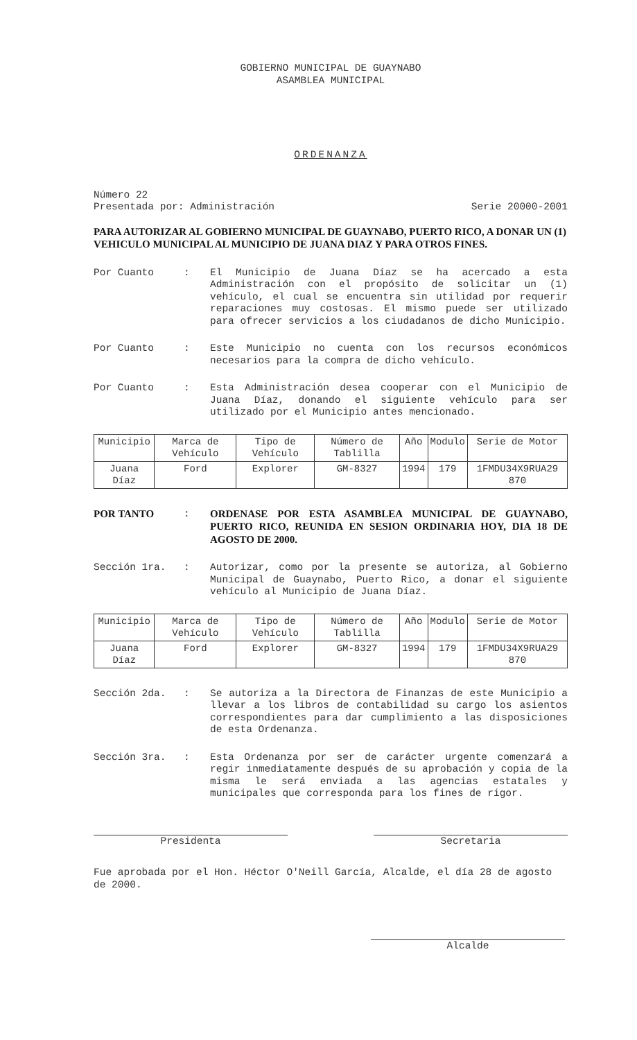GOBIERNO MUNICIPAL DE GUAYNABO
ASAMBLEA MUNICIPAL
ORDENANZA
Número 22
Presentada por: Administración Serie 20000-2001
PARA AUTORIZAR AL GOBIERNO MUNICIPAL DE GUAYNABO, PUERTO RICO, A DONAR UN (1) VEHICULO MUNICIPAL AL MUNICIPIO DE JUANA DIAZ Y PARA OTROS FINES.
Por Cuanto : El Municipio de Juana Díaz se ha acercado a esta Administración con el propósito de solicitar un (1) vehículo, el cual se encuentra sin utilidad por requerir reparaciones muy costosas. El mismo puede ser utilizado para ofrecer servicios a los ciudadanos de dicho Municipio.
Por Cuanto : Este Municipio no cuenta con los recursos económicos necesarios para la compra de dicho vehículo.
Por Cuanto : Esta Administración desea cooperar con el Municipio de Juana Díaz, donando el siguiente vehículo para ser utilizado por el Municipio antes mencionado.
| Municipio | Marca de Vehículo | Tipo de Vehículo | Número de Tablilla | Año | Modulo | Serie de Motor |
| Juana Díaz | Ford | Explorer | GM-8327 | 1994 | 179 | 1FMDU34X9RUA29 870 |
POR TANTO : ORDENASE POR ESTA ASAMBLEA MUNICIPAL DE GUAYNABO, PUERTO RICO, REUNIDA EN SESION ORDINARIA HOY, DIA 18 DE AGOSTO DE 2000.
Sección 1ra. : Autorizar, como por la presente se autoriza, al Gobierno Municipal de Guaynabo, Puerto Rico, a donar el siguiente vehículo al Municipio de Juana Díaz.
| Municipio | Marca de Vehículo | Tipo de Vehículo | Número de Tablilla | Año | Modulo | Serie de Motor |
| Juana Díaz | Ford | Explorer | GM-8327 | 1994 | 179 | 1FMDU34X9RUA29 870 |
Sección 2da. : Se autoriza a la Directora de Finanzas de este Municipio a llevar a los libros de contabilidad su cargo los asientos correspondientes para dar cumplimiento a las disposiciones de esta Ordenanza.
Sección 3ra. : Esta Ordenanza por ser de carácter urgente comenzará a regir inmediatamente después de su aprobación y copia de la misma le será enviada a las agencias estatales y municipales que corresponda para los fines de rigor.
Presidenta Secretaria
Fue aprobada por el Hon. Héctor O'Neill García, Alcalde, el día 28 de agosto de 2000.
Alcalde